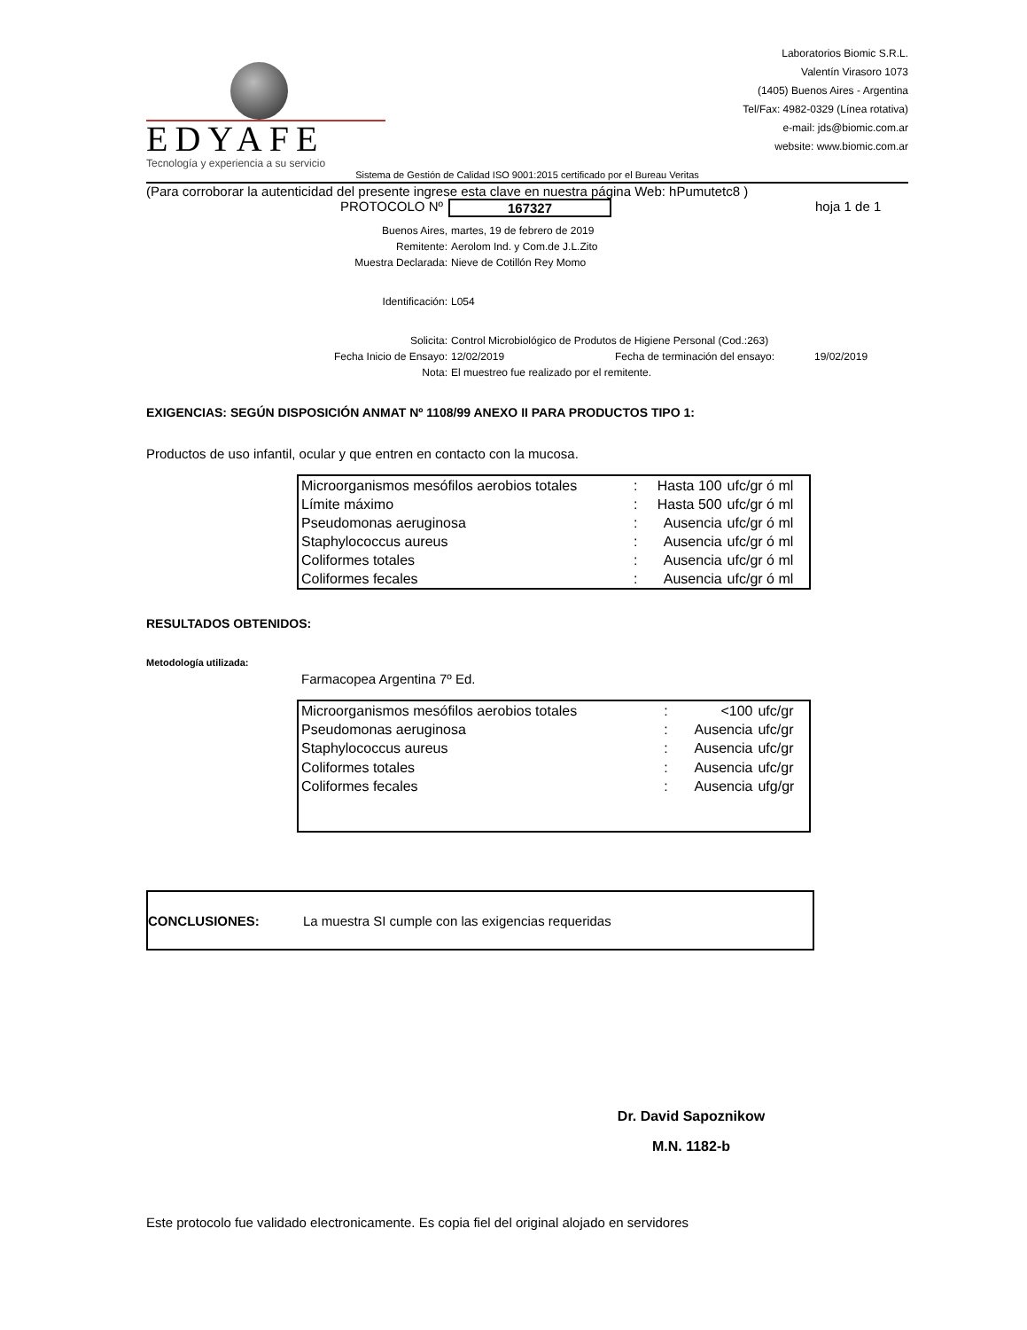EDYAFE
Tecnología y experiencia a su servicio
Laboratorios Biomic S.R.L.
Valentín Virasoro 1073
(1405) Buenos Aires - Argentina
Tel/Fax: 4982-0329 (Línea rotativa)
e-mail: jds@biomic.com.ar
website: www.biomic.com.ar
Sistema de Gestión de Calidad ISO 9001:2015 certificado por el Bureau Veritas
(Para corroborar la autenticidad del presente ingrese esta clave en nuestra página Web: hPumutetc8 )
PROTOCOLO Nº 167327 hoja 1 de 1
Buenos Aires, martes, 19 de febrero de 2019
Remitente: Aerolom Ind. y Com.de J.L.Zito
Muestra Declarada: Nieve de Cotillón Rey Momo
Identificación: L054
Solicita: Control Microbiológico de Produtos de Higiene Personal (Cod.:263)
Fecha Inicio de Ensayo: 12/02/2019 Fecha de terminación del ensayo: 19/02/2019
Nota: El muestreo fue realizado por el remitente.
EXIGENCIAS: SEGÚN DISPOSICIÓN ANMAT Nº 1108/99 ANEXO II PARA PRODUCTOS TIPO 1:
Productos de uso infantil, ocular y que entren en contacto con la mucosa.
| Microorganismos mesófilos aerobios totales | : | Hasta 100 | ufc/gr ó ml |
| Límite máximo | : | Hasta 500 | ufc/gr ó ml |
| Pseudomonas aeruginosa | : | Ausencia | ufc/gr ó ml |
| Staphylococcus aureus | : | Ausencia | ufc/gr ó ml |
| Coliformes totales | : | Ausencia | ufc/gr ó ml |
| Coliformes fecales | : | Ausencia | ufc/gr ó ml |
RESULTADOS OBTENIDOS:
Metodología utilizada:
Farmacopea Argentina 7º Ed.
| Microorganismos mesófilos aerobios totales | : | <100 | ufc/gr |
| Pseudomonas aeruginosa | : | Ausencia | ufc/gr |
| Staphylococcus aureus | : | Ausencia | ufc/gr |
| Coliformes totales | : | Ausencia | ufc/gr |
| Coliformes fecales | : | Ausencia | ufg/gr |
CONCLUSIONES: La muestra SI cumple con las exigencias requeridas
Dr. David Sapoznikow
M.N. 1182-b
Este protocolo fue validado electronicamente. Es copia fiel del original alojado en servidores